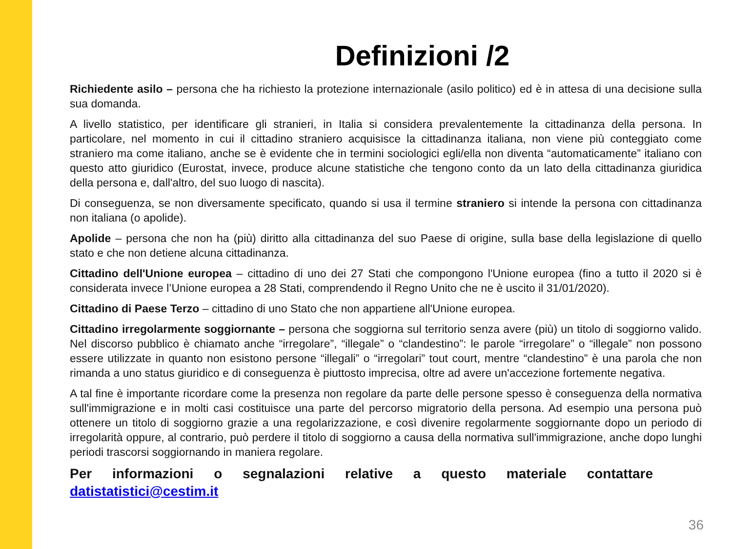Definizioni /2
Richiedente asilo – persona che ha richiesto la protezione internazionale (asilo politico) ed è in attesa di una decisione sulla sua domanda.
A livello statistico, per identificare gli stranieri, in Italia si considera prevalentemente la cittadinanza della persona. In particolare, nel momento in cui il cittadino straniero acquisisce la cittadinanza italiana, non viene più conteggiato come straniero ma come italiano, anche se è evidente che in termini sociologici egli/ella non diventa “automaticamente” italiano con questo atto giuridico (Eurostat, invece, produce alcune statistiche che tengono conto da un lato della cittadinanza giuridica della persona e, dall'altro, del suo luogo di nascita).
Di conseguenza, se non diversamente specificato, quando si usa il termine straniero si intende la persona con cittadinanza non italiana (o apolide).
Apolide – persona che non ha (più) diritto alla cittadinanza del suo Paese di origine, sulla base della legislazione di quello stato e che non detiene alcuna cittadinanza.
Cittadino dell'Unione europea – cittadino di uno dei 27 Stati che compongono l'Unione europea (fino a tutto il 2020 si è considerata invece l’Unione europea a 28 Stati, comprendendo il Regno Unito che ne è uscito il 31/01/2020).
Cittadino di Paese Terzo – cittadino di uno Stato che non appartiene all'Unione europea.
Cittadino irregolarmente soggiornante – persona che soggiorna sul territorio senza avere (più) un titolo di soggiorno valido. Nel discorso pubblico è chiamato anche “irregolare”, “illegale” o “clandestino”: le parole “irregolare” o “illegale” non possono essere utilizzate in quanto non esistono persone “illegali” o “irregolari” tout court, mentre “clandestino” è una parola che non rimanda a uno status giuridico e di conseguenza è piuttosto imprecisa, oltre ad avere un'accezione fortemente negativa.
A tal fine è importante ricordare come la presenza non regolare da parte delle persone spesso è conseguenza della normativa sull'immigrazione e in molti casi costituisce una parte del percorso migratorio della persona. Ad esempio una persona può ottenere un titolo di soggiorno grazie a una regolarizzazione, e così divenire regolarmente soggiornante dopo un periodo di irregolarità oppure, al contrario, può perdere il titolo di soggiorno a causa della normativa sull'immigrazione, anche dopo lunghi periodi trascorsi soggiornando in maniera regolare.
Per informazioni o segnalazioni relative a questo materiale contattare datistatistici@cestim.it
36